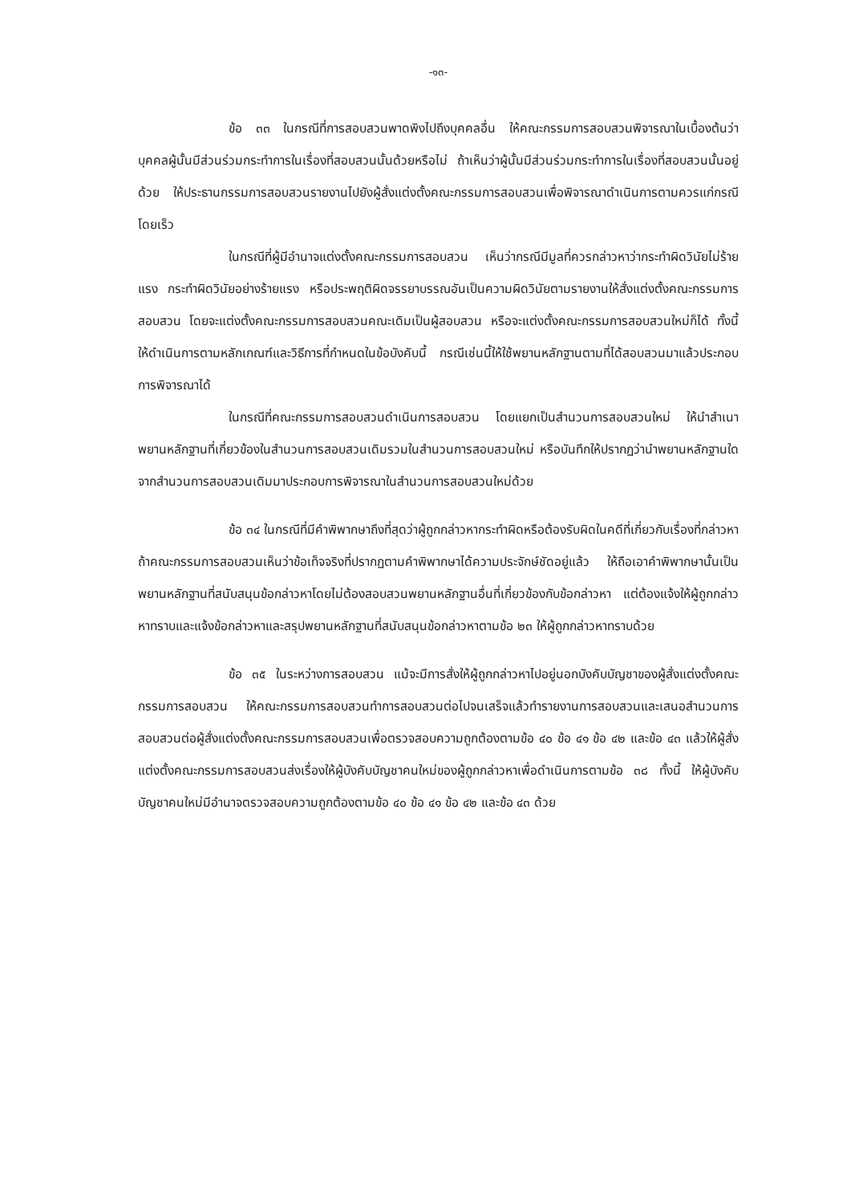-๑๓-
ข้อ ๓๓ ในกรณีที่การสอบสวนพาดพิงไปถึงบุคคลอื่น ให้คณะกรรมการสอบสวนพิจารณาในเบื้องต้นว่า บุคคลผู้นั้นมีส่วนร่วมกระทำการในเรื่องที่สอบสวนนั้นด้วยหรือไม่ ถ้าเห็นว่าผู้นั้นมีส่วนร่วมกระทำการในเรื่องที่สอบสวนนั้นอยู่ด้วย ให้ประธานกรรมการสอบสวนรายงานไปยังผู้สั่งแต่งตั้งคณะกรรมการสอบสวนเพื่อพิจารณาดำเนินการตามควรแก่กรณีโดยเร็ว
ในกรณีที่ผู้มีอำนาจแต่งตั้งคณะกรรมการสอบสวน เห็นว่ากรณีมีมูลที่ควรกล่าวหาว่ากระทำผิดวินัยไม่ร้ายแรง กระทำผิดวินัยอย่างร้ายแรง หรือประพฤติผิดจรรยาบรรณอันเป็นความผิดวินัยตามรายงานให้สั่งแต่งตั้งคณะกรรมการสอบสวน โดยจะแต่งตั้งคณะกรรมการสอบสวนคณะเดิมเป็นผู้สอบสวน หรือจะแต่งตั้งคณะกรรมการสอบสวนใหม่ก็ได้ ทั้งนี้ ให้ดำเนินการตามหลักเกณฑ์และวิธีการที่กำหนดในข้อบังคับนี้ กรณีเช่นนี้ให้ใช้พยานหลักฐานตามที่ได้สอบสวนมาแล้วประกอบการพิจารณาได้
ในกรณีที่คณะกรรมการสอบสวนดำเนินการสอบสวน โดยแยกเป็นสำนวนการสอบสวนใหม่ ให้นำสำเนาพยานหลักฐานที่เกี่ยวข้องในสำนวนการสอบสวนเดิมรวมในสำนวนการสอบสวนใหม่ หรือบันทึกให้ปรากฏว่านำพยานหลักฐานใดจากสำนวนการสอบสวนเดิมมาประกอบการพิจารณาในสำนวนการสอบสวนใหม่ด้วย
ข้อ ๓๔ ในกรณีที่มีคำพิพากษาถึงที่สุดว่าผู้ถูกกล่าวหากระทำผิดหรือต้องรับผิดในคดีที่เกี่ยวกับเรื่องที่กล่าวหา ถ้าคณะกรรมการสอบสวนเห็นว่าข้อเท็จจริงที่ปรากฏตามคำพิพากษาได้ความประจักษ์ชัดอยู่แล้ว ให้ถือเอาคำพิพากษานั้นเป็นพยานหลักฐานที่สนับสนุนข้อกล่าวหาโดยไม่ต้องสอบสวนพยานหลักฐานอื่นที่เกี่ยวข้องกับข้อกล่าวหา แต่ต้องแจ้งให้ผู้ถูกกล่าวหาทราบและแจ้งข้อกล่าวหาและสรุปพยานหลักฐานที่สนับสนุนข้อกล่าวหาตามข้อ ๒๓ ให้ผู้ถูกกล่าวหาทราบด้วย
ข้อ ๓๕ ในระหว่างการสอบสวน แม้จะมีการสั่งให้ผู้ถูกกล่าวหาไปอยู่นอกบังคับบัญชาของผู้สั่งแต่งตั้งคณะกรรมการสอบสวน ให้คณะกรรมการสอบสวนทำการสอบสวนต่อไปจนเสร็จแล้วทำรายงานการสอบสวนและเสนอสำนวนการสอบสวนต่อผู้สั่งแต่งตั้งคณะกรรมการสอบสวนเพื่อตรวจสอบความถูกต้องตามข้อ ๔๐ ข้อ ๔๑ ข้อ ๔๒ และข้อ ๔๓ แล้วให้ผู้สั่งแต่งตั้งคณะกรรมการสอบสวนส่งเรื่องให้ผู้บังคับบัญชาคนใหม่ของผู้ถูกกล่าวหาเพื่อดำเนินการตามข้อ ๓๘ ทั้งนี้ ให้ผู้บังคับบัญชาคนใหม่มีอำนาจตรวจสอบความถูกต้องตามข้อ ๔๐ ข้อ ๔๑ ข้อ ๔๒ และข้อ ๔๓ ด้วย